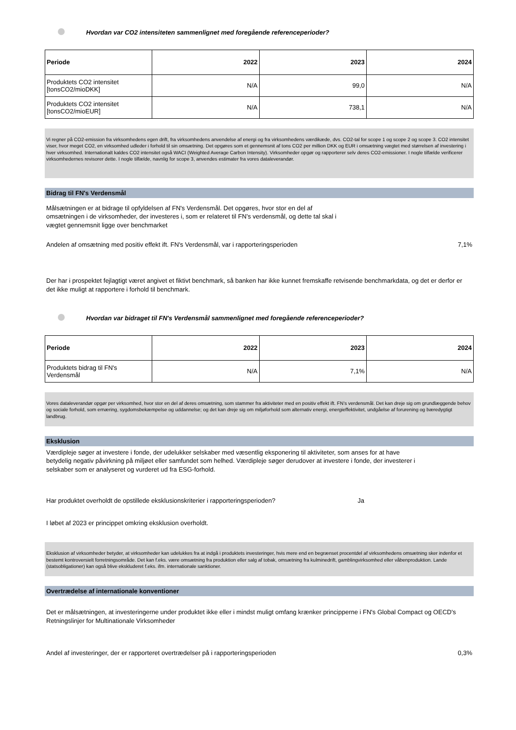Hvordan var CO2 intensiteten sammenlignet med foregående referenceperioder?
| Periode | 2022 | 2023 | 2024 |
| --- | --- | --- | --- |
| Produktets CO2 intensitet [tonsCO2/mioDKK] | N/A | 99,0 | N/A |
| Produktets CO2 intensitet [tonsCO2/mioEUR] | N/A | 738,1 | N/A |
Vi regner på CO2-emission fra virksomhedens egen drift, fra virksomhedens anvendelse af energi og fra virksomhedens værdikæde, dvs. CO2-tal for scope 1 og scope 2 og scope 3. CO2 intensitet viser, hvor meget CO2, en virksomhed udleder i forhold til sin omsætning. Det opgøres som et gennemsnit af tons CO2 per million DKK og EUR i omsætning vægtet med størrelsen af investering i hver virksomhed. Internationalt kaldes CO2 intensitet også WACI (Weighted Average Carbon Intensity). Virksomheder opgør og rapporterer selv deres CO2-emissioner. I nogle tilfælde verificerer virksomhedernes revisorer dette. I nogle tilfælde, navnlig for scope 3, anvendes estimater fra vores dataleverandør.
Bidrag til FN's Verdensmål
Målsætningen er at bidrage til opfyldelsen af FN's Verdensmål. Det opgøres, hvor stor en del af omsætningen i de virksomheder, der investeres i, som er relateret til FN’s verdensmål, og dette tal skal i vægtet gennemsnit ligge over benchmarket
Andelen af omsætning med positiv effekt ift. FN's Verdensmål, var i rapporteringsperioden 7,1%
Der har i prospektet fejlagtigt været angivet et fiktivt benchmark, så banken har ikke kunnet fremskaffe retvisende benchmarkdata, og det er derfor er det ikke muligt at rapportere i forhold til benchmark.
Hvordan var bidraget til FN's Verdensmål sammenlignet med foregående referenceperioder?
| Periode | 2022 | 2023 | 2024 |
| --- | --- | --- | --- |
| Produktets bidrag til FN's Verdensmål | N/A | 7,1% | N/A |
Vores dataleverandør opgør per virksomhed, hvor stor en del af deres omsætning, som stammer fra aktiviteter med en positiv effekt ift. FN’s verdensmål. Det kan dreje sig om grundlæggende behov og sociale forhold, som ernæring, sygdomsbekæmpelse og uddannelse; og det kan dreje sig om miljøforhold som alternativ energi, energieffektivitet, undgåelse af forurening og bæredygtigt landbrug.
Eksklusion
Værdipleje søger at investere i fonde, der udelukker selskaber med væsentlig eksponering til aktiviteter, som anses for at have betydelig negativ påvirkning på miljøet eller samfundet som helhed. Værdipleje søger derudover at investere i fonde, der investerer i selskaber som er analyseret og vurderet ud fra ESG-forhold.
Har produktet overholdt de opstillede eksklusionskriterier i rapporteringsperioden? Ja
I løbet af 2023 er princippet omkring eksklusion overholdt.
Eksklusion af virksomheder betyder, at virksomheder kan udelukkes fra at indgå i produktets investeringer, hvis mere end en begrænset procentdel af virksomhedens omsætning sker indenfor et bestemt kontroversielt forretningsområde. Det kan f.eks. være omsætning fra produktion eller salg af tobak, omsætning fra kulminedrift, gamblingvirksomhed eller våbenproduktion. Lande (statsobligationer) kan også blive ekskluderet f.eks. ifm. internationale sanktioner.
Overtrædelse af internationale konventioner
Det er målsætningen, at investeringerne under produktet ikke eller i mindst muligt omfang krænker principperne i FN's Global Compact og OECD's Retningslinjer for Multinationale Virksomheder
Andel af investeringer, der er rapporteret overtrædelser på i rapporteringsperioden 0,3%